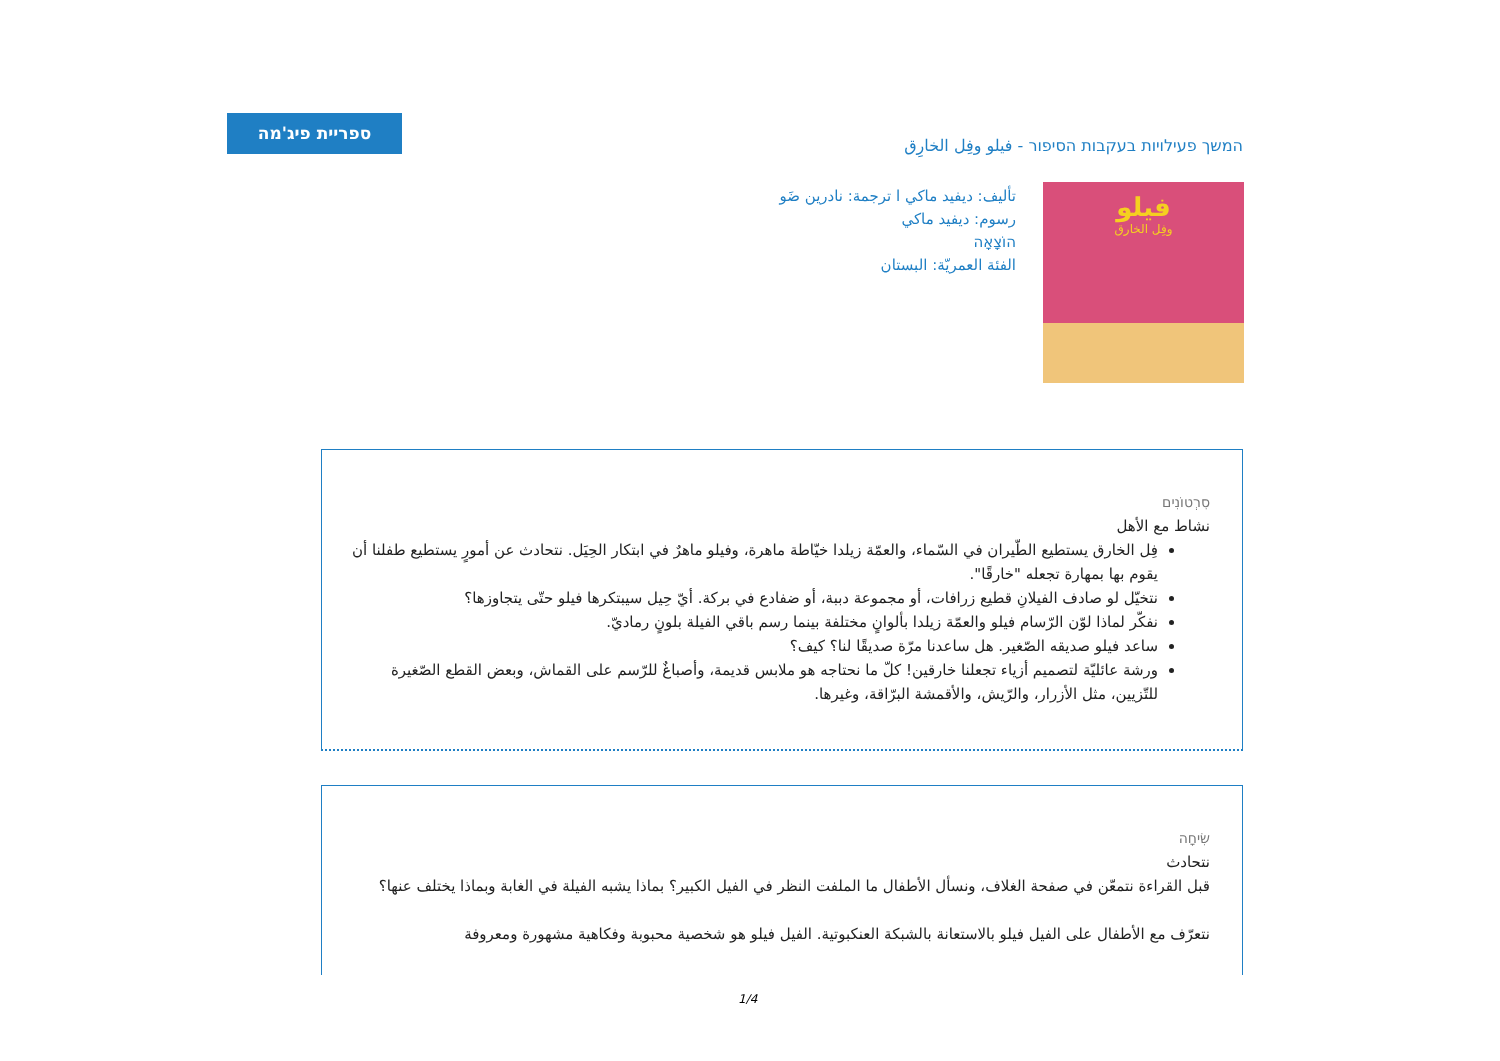ספריית פיג'מה
המשך פעילויות בעקבות הסיפור - فيلو وفِل الخارِق
فيلو
وفِل الخارق
تأليف: ديفيد ماكي ا ترجمة: نادرين ضَو
رسوم: ديفيد ماكي
הוֹצָאָה
الفئة العمريّة: البستان
סִרְטוֹנִים
نشاط مع الأهل
فِل الخارق يستطيع الطّيران في السّماء، والعمّة زيلدا خيّاطة ماهرة، وفيلو ماهرٌ في ابتكار الحِيَل. نتحادث عن أمورٍ يستطيع طفلنا أن يقوم بها بمهارة تجعله "خارقًا".
نتخيّل لو صادف الفيلانِ قطيع زرافات، أو مجموعة دببة، أو ضفادع في بركة. أيّ حِيل سيبتكرها فيلو حتّى يتجاوزها؟
نفكّر لماذا لوّن الرّسام فيلو والعمّة زيلدا بألوانٍ مختلفة بينما رسم باقي الفيلة بلونٍ رماديّ.
ساعد فيلو صديقه الصّغير. هل ساعدنا مرّة صديقًا لنا؟ كيف؟
ورشة عائليّة لتصميم أزياء تجعلنا خارقين! كلّ ما نحتاجه هو ملابس قديمة، وأصباغٌ للرّسم على القماش، وبعض القطع الصّغيرة للتّزيين، مثل الأزرار، والرّيش، والأقمشة البرّاقة، وغيرها.
שִׂיחָה
نتحادث
قبل القراءة نتمعّن في صفحة الغلاف، ونسأل الأطفال ما الملفت النظر في الفيل الكبير؟ بماذا يشبه الفيلة في الغابة وبماذا يختلف عنها؟
نتعرّف مع الأطفال على الفيل فيلو بالاستعانة بالشبكة العنكبوتية. الفيل فيلو هو شخصية محبوبة وفكاهية مشهورة ومعروفة
1/4